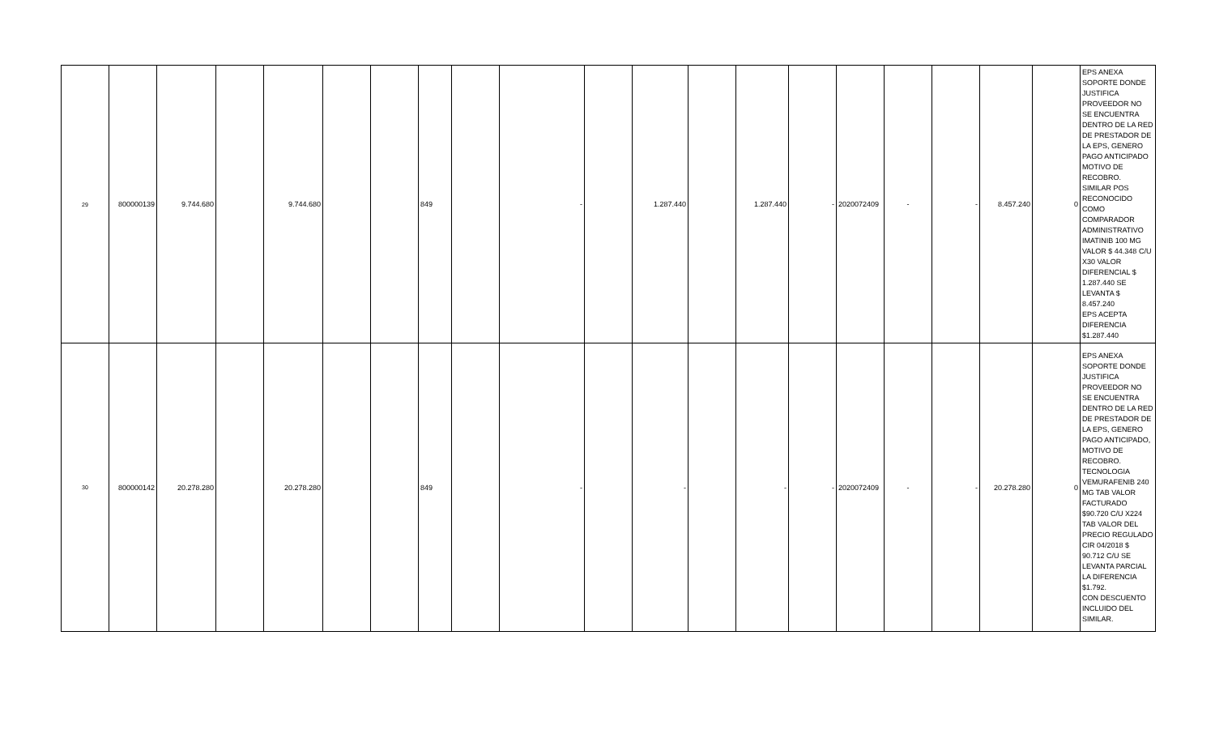| 29 | 800000139 | 9.744.680 | | 9.744.680 | | | 849 | | - | | 1.287.440 | | 1.287.440 | - | 2020072409 | - | - | 8.457.240 | 0 | EPS ANEXA SOPORTE DONDE JUSTIFICA PROVEEDOR NO SE ENCUENTRA DENTRO DE LA RED DE PRESTADOR DE LA EPS, GENERO PAGO ANTICIPADO MOTIVO DE RECOBRO. SIMILAR POS RECONOCIDO COMO COMPARADOR ADMINISTRATIVO IMATINIB 100 MG VALOR $ 44.348 C/U X30 VALOR DIFERENCIAL $ 1.287.440 SE LEVANTA $ 8.457.240 EPS ACEPTA DIFERENCIA $1.287.440 |
| 30 | 800000142 | 20.278.280 | | 20.278.280 | | | 849 | | - | | - | | - | - | 2020072409 | - | - | 20.278.280 | 0 | EPS ANEXA SOPORTE DONDE JUSTIFICA PROVEEDOR NO SE ENCUENTRA DENTRO DE LA RED DE PRESTADOR DE LA EPS, GENERO PAGO ANTICIPADO, MOTIVO DE RECOBRO. TECNOLOGIA VEMURAFENIB 240 MG TAB VALOR FACTURADO $90.720 C/U X224 TAB VALOR DEL PRECIO REGULADO CIR 04/2018 $ 90.712 C/U SE LEVANTA PARCIAL LA DIFERENCIA $1.792. CON DESCUENTO INCLUIDO DEL SIMILAR. |